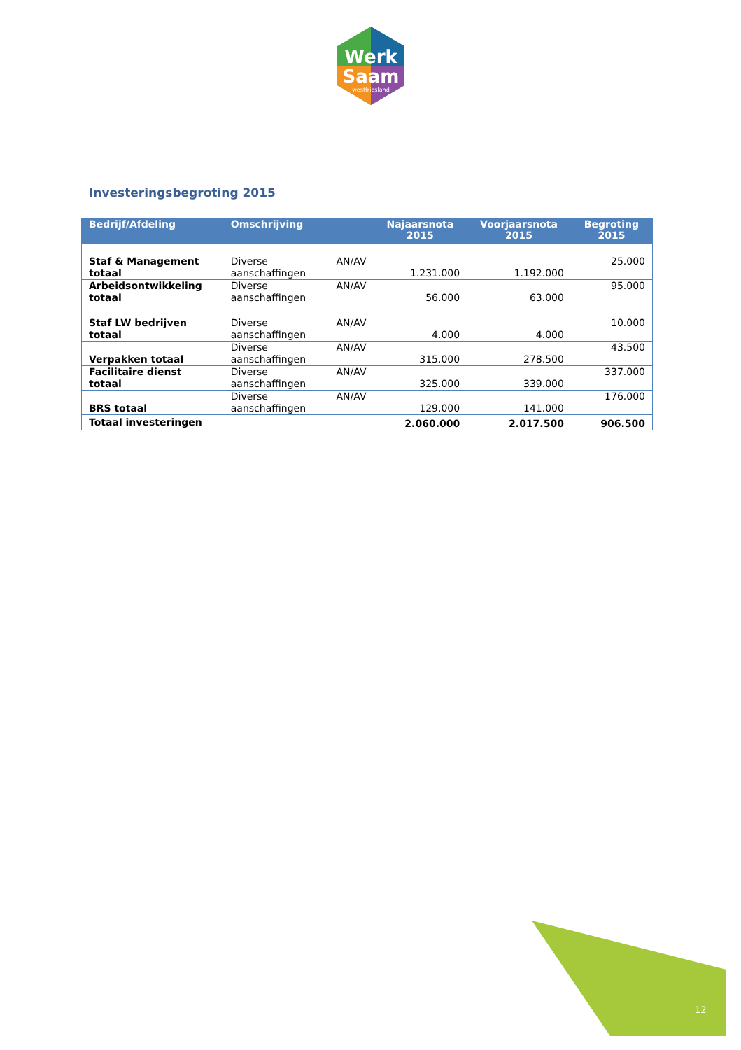Werk
Saam
westfriesland
Investeringsbegroting 2015
| Bedrijf/Afdeling | Omschrijving | | Najaarsnota 2015 | Voorjaarsnota 2015 | Begroting 2015 |
| --- | --- | --- | --- | --- | --- |
| Staf & Management totaal | Diverse aanschaffingen | AN/AV | 1.231.000 | 1.192.000 | 25.000 |
| Arbeidsontwikkeling totaal | Diverse aanschaffingen | AN/AV | 56.000 | 63.000 | 95.000 |
| Staf LW bedrijven totaal | Diverse aanschaffingen | AN/AV | 4.000 | 4.000 | 10.000 |
| Verpakken totaal | Diverse aanschaffingen | AN/AV | 315.000 | 278.500 | 43.500 |
| Facilitaire dienst totaal | Diverse aanschaffingen | AN/AV | 325.000 | 339.000 | 337.000 |
| BRS totaal | Diverse aanschaffingen | AN/AV | 129.000 | 141.000 | 176.000 |
| Totaal investeringen | | | 2.060.000 | 2.017.500 | 906.500 |
12